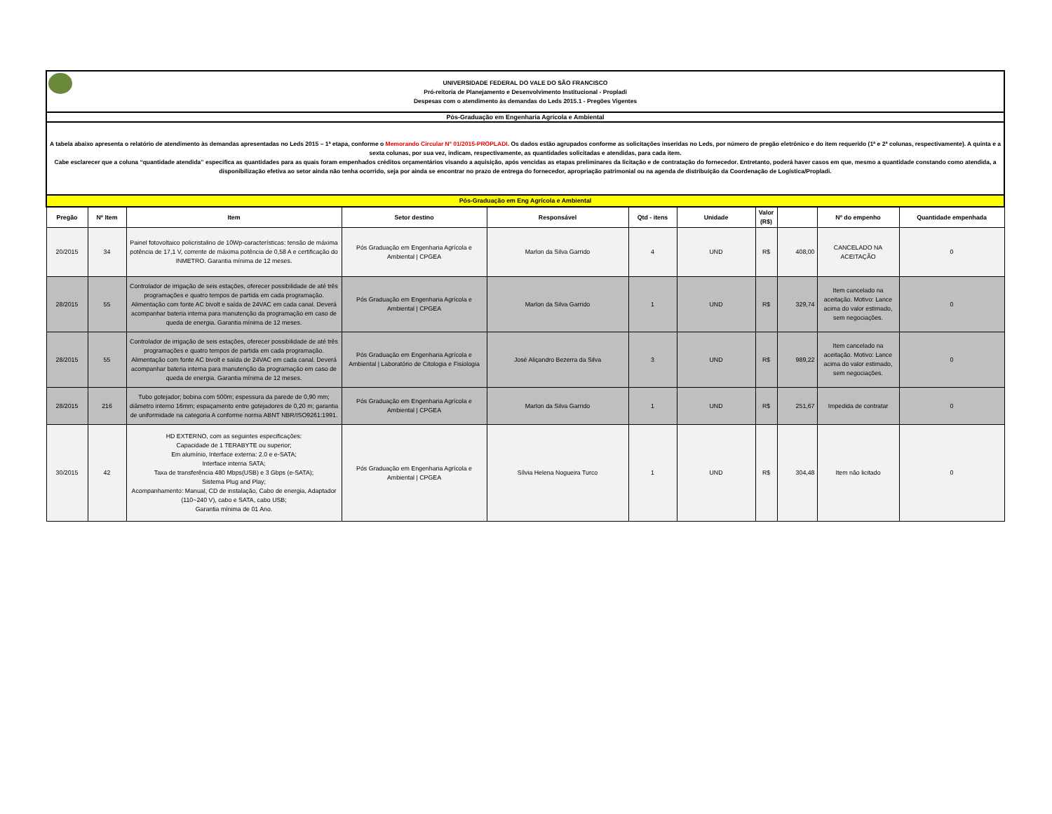UNIVERSIDADE FEDERAL DO VALE DO SÃO FRANCISCO
Pró-reitoria de Planejamento e Desenvolvimento Institucional - Propladi
Despesas com o atendimento às demandas do Leds 2015.1 - Pregões Vigentes
Pós-Graduação em Engenharia Agrícola e Ambiental
A tabela abaixo apresenta o relatório de atendimento às demandas apresentadas no Leds 2015 – 1ª etapa, conforme o Memorando Circular Nº 01/2015-PROPLADI. Os dados estão agrupados conforme as solicitações inseridas no Leds, por número de pregão eletrônico e do item requerido (1ª e 2ª colunas, respectivamente). A quinta e a sexta colunas, por sua vez, indicam, respectivamente, as quantidades solicitadas e atendidas, para cada item.
Cabe esclarecer que a coluna “quantidade atendida” especifica as quantidades para as quais foram empenhados créditos orçamentários visando a aquisição, após vencidas as etapas preliminares da licitação e de contratação do fornecedor. Entretanto, poderá haver casos em que, mesmo a quantidade constando como atendida, a disponibilização efetiva ao setor ainda não tenha ocorrido, seja por ainda se encontrar no prazo de entrega do fornecedor, apropriação patrimonial ou na agenda de distribuição da Coordenação de Logística/Propladi.
| Pós-Graduação em Eng Agrícola e Ambiental | | | | | | | | | | |
| Pregão | Nº Item | Item | Setor destino | Responsável | Qtd - itens | Unidade | Valor (R$) | | Nº do empenho | Quantidade empenhada |
| 20/2015 | 34 | Painel fotovoltaico policristalino de 10Wp-características: tensão de máxima potência de 17,1 V, corrente de máxima potência de 0,58 A e certificação do INMETRO. Garantia mínima de 12 meses. | Pós Graduação em Engenharia Agrícola e Ambiental / CPGEA | Marlon da Silva Garrido | 4 | UND | R$ | 408,00 | CANCELADO NA ACEITAÇÃO | 0 |
| 28/2015 | 55 | Controlador de irrigação de seis estações, oferecer possibilidade de até três programações e quatro tempos de partida em cada programação. Alimentação com fonte AC bivolt e saída de 24VAC em cada canal. Deverá acompanhar bateria interna para manutenção da programação em caso de queda de energia. Garantia mínima de 12 meses. | Pós Graduação em Engenharia Agrícola e Ambiental / CPGEA | Marlon da Silva Garrido | 1 | UND | R$ | 329,74 | Item cancelado na aceitação. Motivo: Lance acima do valor estimado, sem negociações. | 0 |
| 28/2015 | 55 | Controlador de irrigação de seis estações, oferecer possibilidade de até três programações e quatro tempos de partida em cada programação. Alimentação com fonte AC bivolt e saída de 24VAC em cada canal. Deverá acompanhar bateria interna para manutenção da programação em caso de queda de energia. Garantia mínima de 12 meses. | Pós Graduação em Engenharia Agrícola e Ambiental / Laboratório de Citologia e Fisiologia | José Aliçandro Bezerra da Silva | 3 | UND | R$ | 989,22 | Item cancelado na aceitação. Motivo: Lance acima do valor estimado, sem negociações. | 0 |
| 28/2015 | 216 | Tubo gotejador; bobina com 500m; espessura da parede de 0,90 mm; diâmetro interno 16mm; espaçamento entre gotejadores de 0,20 m; garantia de uniformidade na categoria A conforme norma ABNT NBR/ISO9261:1991. | Pós Graduação em Engenharia Agrícola e Ambiental / CPGEA | Marlon da Silva Garrido | 1 | UND | R$ | 251,67 | Impedida de contratar | 0 |
| 30/2015 | 42 | HD EXTERNO, com as seguintes especificações: Capacidade de 1 TERABYTE ou superior; Em alumínio, Interface externa: 2.0 e e-SATA; Interface interna SATA; Taxa de transferência 480 Mbps(USB) e 3 Gbps (e-SATA); Sistema Plug and Play; Acompanhamento: Manual, CD de instalação, Cabo de energia, Adaptador (110~240 V), cabo e SATA, cabo USB; Garantia mínima de 01 Ano. | Pós Graduação em Engenharia Agrícola e Ambiental / CPGEA | Sílvia Helena Nogueira Turco | 1 | UND | R$ | 304,48 | Item não licitado | 0 |